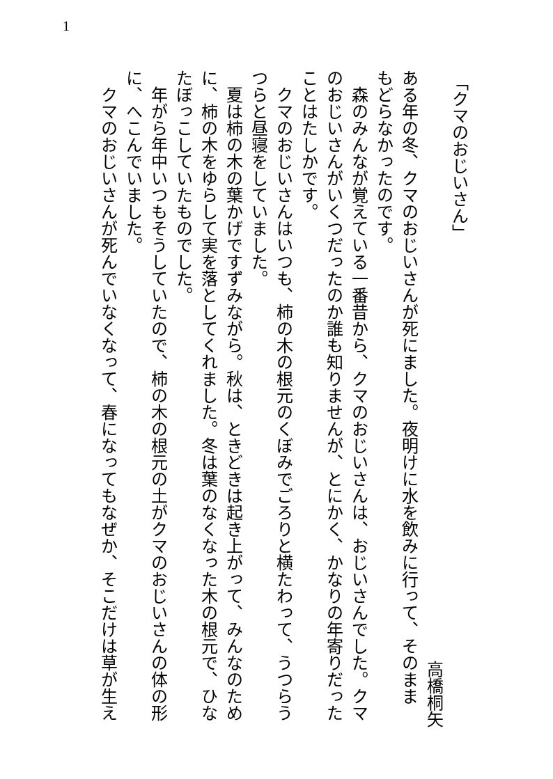1
「クマのおじいさん」
高橋桐矢
ある年の冬、クマのおじいさんが死にました。夜明けに水を飲みに行って、そのまま
もどらなかったのです。
　森のみんなが覚えている一番昔から、クマのおじいさんは、おじいさんでした。クマ
のおじいさんがいくつだったのか誰も知りませんが、とにかく、かなりの年寄りだった
ことはたしかです。
　クマのおじいさんはいつも、柿の木の根元のくぼみでごろりと横たわって、うつらう
つらと昼寝をしていました。
　夏は柿の木の葉かげですずみながら。秋は、ときどきは起き上がって、みんなのため
に、柿の木をゆらして実を落としてくれました。冬は葉のなくなった木の根元で、ひな
たぼっこしていたものでした。
　年がら年中いつもそうしていたので、柿の木の根元の土がクマのおじいさんの体の形
に、へこんでいました。
　クマのおじいさんが死んでいなくなって、春になってもなぜか、そこだけは草が生え